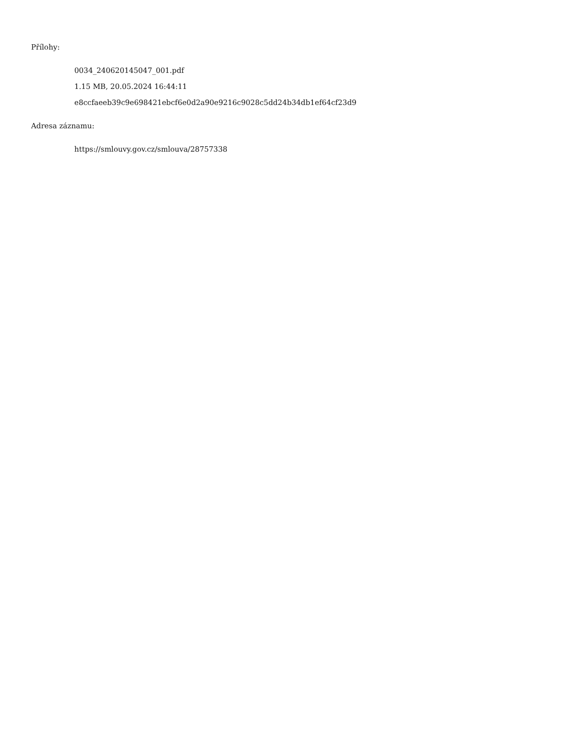Přílohy:
0034_240620145047_001.pdf
1.15 MB, 20.05.2024 16:44:11
e8ccfaeeb39c9e698421ebcf6e0d2a90e9216c9028c5dd24b34db1ef64cf23d9
Adresa záznamu:
https://smlouvy.gov.cz/smlouva/28757338